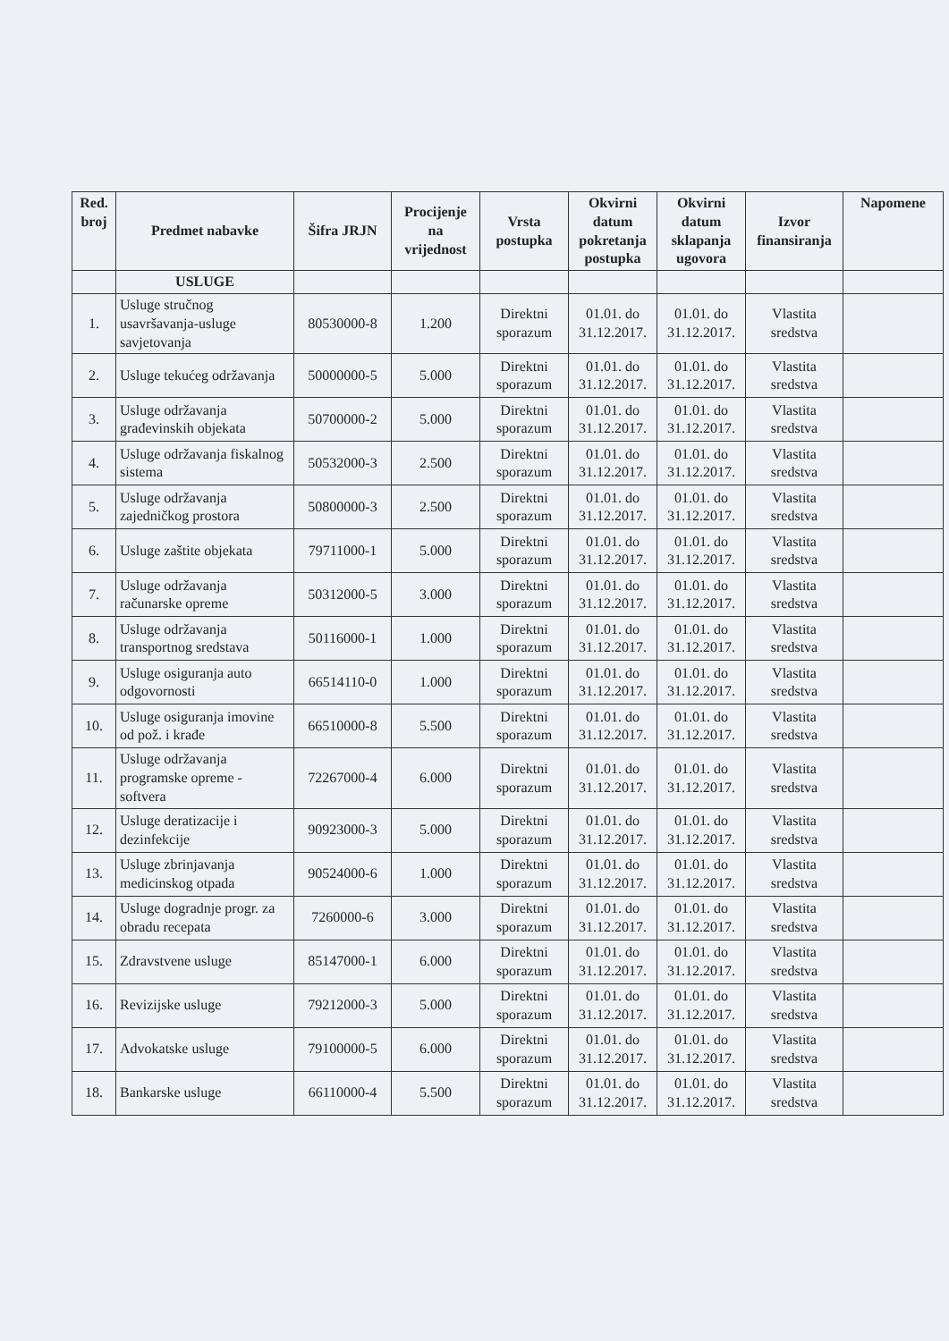| Red. broj | Predmet nabavke | Šifra JRJN | Procijenje na vrijednost | Vrsta postupka | Okvirni datum pokretanja postupka | Okvirni datum sklapanja ugovora | Izvor finansiranja | Napomene |
| --- | --- | --- | --- | --- | --- | --- | --- | --- |
| | USLUGE | | | | | | | |
| 1. | Usluge stručnog usavršavanja-usluge savjetovanja | 80530000-8 | 1.200 | Direktni sporazum | 01.01. do 31.12.2017. | 01.01. do 31.12.2017. | Vlastita sredstva | |
| 2. | Usluge tekućeg održavanja | 50000000-5 | 5.000 | Direktni sporazum | 01.01. do 31.12.2017. | 01.01. do 31.12.2017. | Vlastita sredstva | |
| 3. | Usluge održavanja građevinskih objekata | 50700000-2 | 5.000 | Direktni sporazum | 01.01. do 31.12.2017. | 01.01. do 31.12.2017. | Vlastita sredstva | |
| 4. | Usluge održavanja fiskalnog sistema | 50532000-3 | 2.500 | Direktni sporazum | 01.01. do 31.12.2017. | 01.01. do 31.12.2017. | Vlastita sredstva | |
| 5. | Usluge održavanja zajedničkog prostora | 50800000-3 | 2.500 | Direktni sporazum | 01.01. do 31.12.2017. | 01.01. do 31.12.2017. | Vlastita sredstva | |
| 6. | Usluge zaštite objekata | 79711000-1 | 5.000 | Direktni sporazum | 01.01. do 31.12.2017. | 01.01. do 31.12.2017. | Vlastita sredstva | |
| 7. | Usluge održavanja računarske opreme | 50312000-5 | 3.000 | Direktni sporazum | 01.01. do 31.12.2017. | 01.01. do 31.12.2017. | Vlastita sredstva | |
| 8. | Usluge održavanja transportnog sredstava | 50116000-1 | 1.000 | Direktni sporazum | 01.01. do 31.12.2017. | 01.01. do 31.12.2017. | Vlastita sredstva | |
| 9. | Usluge osiguranja auto odgovornosti | 66514110-0 | 1.000 | Direktni sporazum | 01.01. do 31.12.2017. | 01.01. do 31.12.2017. | Vlastita sredstva | |
| 10. | Usluge osiguranja imovine od pož. i krađe | 66510000-8 | 5.500 | Direktni sporazum | 01.01. do 31.12.2017. | 01.01. do 31.12.2017. | Vlastita sredstva | |
| 11. | Usluge održavanja programske opreme - softvera | 72267000-4 | 6.000 | Direktni sporazum | 01.01. do 31.12.2017. | 01.01. do 31.12.2017. | Vlastita sredstva | |
| 12. | Usluge deratizacije i dezinfekcije | 90923000-3 | 5.000 | Direktni sporazum | 01.01. do 31.12.2017. | 01.01. do 31.12.2017. | Vlastita sredstva | |
| 13. | Usluge zbrinjavanja medicinskog otpada | 90524000-6 | 1.000 | Direktni sporazum | 01.01. do 31.12.2017. | 01.01. do 31.12.2017. | Vlastita sredstva | |
| 14. | Usluge dogradnje progr. za obradu recepata | 7260000-6 | 3.000 | Direktni sporazum | 01.01. do 31.12.2017. | 01.01. do 31.12.2017. | Vlastita sredstva | |
| 15. | Zdravstvene usluge | 85147000-1 | 6.000 | Direktni sporazum | 01.01. do 31.12.2017. | 01.01. do 31.12.2017. | Vlastita sredstva | |
| 16. | Revizijske usluge | 79212000-3 | 5.000 | Direktni sporazum | 01.01. do 31.12.2017. | 01.01. do 31.12.2017. | Vlastita sredstva | |
| 17. | Advokatske usluge | 79100000-5 | 6.000 | Direktni sporazum | 01.01. do 31.12.2017. | 01.01. do 31.12.2017. | Vlastita sredstva | |
| 18. | Bankarske usluge | 66110000-4 | 5.500 | Direktni sporazum | 01.01. do 31.12.2017. | 01.01. do 31.12.2017. | Vlastita sredstva | |